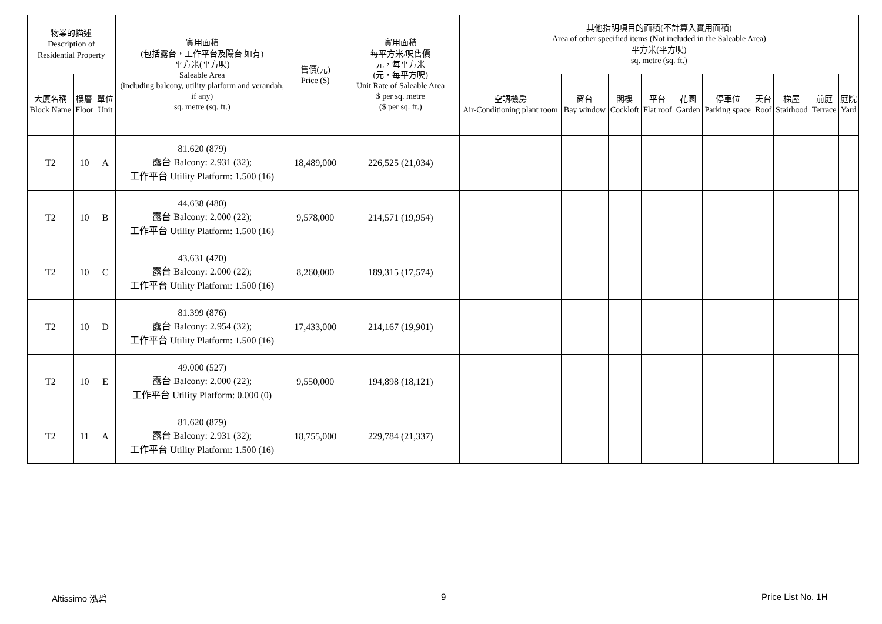| 物業的描述 Description of Residential Property | | | 實用面積 (包括露台，工作平台及陽台 如有) 平方米(平方呎) Saleable Area (including balcony, utility platform and verandah, if any) sq. metre (sq. ft.) | 售價(元) Price ($) | 實用面積 每平方米/呎售價 元，每平方米 (元，每平方呎) Unit Rate of Saleable Area $ per sq. metre ($ per sq. ft.) | 其他指明項目的面積(不計算入實用面積) Area of other specified items (Not included in the Saleable Area) 平方米(平方呎) sq. metre (sq. ft.) | | | | | | | | | |
| --- | --- | --- | --- | --- | --- | --- | --- | --- | --- | --- | --- | --- | --- | --- | --- |
| 大廈名稱 Block Name | 樓層 Floor | 單位 Unit | | | | 空調機房 Air-Conditioning plant room | 窗台 Bay window | 閣樓 Cockloft | 平台 Flat roof | 花園 Garden | 停車位 Parking space | 天台 Roof | 梯屋 Stairhood | 前庭 Terrace | 庭院 Yard |
| T2 | 10 | A | 81.620 (879) 露台 Balcony: 2.931 (32); 工作平台 Utility Platform: 1.500 (16) | 18,489,000 | 226,525 (21,034) | | | | | | | | | | |
| T2 | 10 | B | 44.638 (480) 露台 Balcony: 2.000 (22); 工作平台 Utility Platform: 1.500 (16) | 9,578,000 | 214,571 (19,954) | | | | | | | | | | |
| T2 | 10 | C | 43.631 (470) 露台 Balcony: 2.000 (22); 工作平台 Utility Platform: 1.500 (16) | 8,260,000 | 189,315 (17,574) | | | | | | | | | | |
| T2 | 10 | D | 81.399 (876) 露台 Balcony: 2.954 (32); 工作平台 Utility Platform: 1.500 (16) | 17,433,000 | 214,167 (19,901) | | | | | | | | | | |
| T2 | 10 | E | 49.000 (527) 露台 Balcony: 2.000 (22); 工作平台 Utility Platform: 0.000 (0) | 9,550,000 | 194,898 (18,121) | | | | | | | | | | |
| T2 | 11 | A | 81.620 (879) 露台 Balcony: 2.931 (32); 工作平台 Utility Platform: 1.500 (16) | 18,755,000 | 229,784 (21,337) | | | | | | | | | | |
Altissimo 泓碧 9 Price List No. 1H